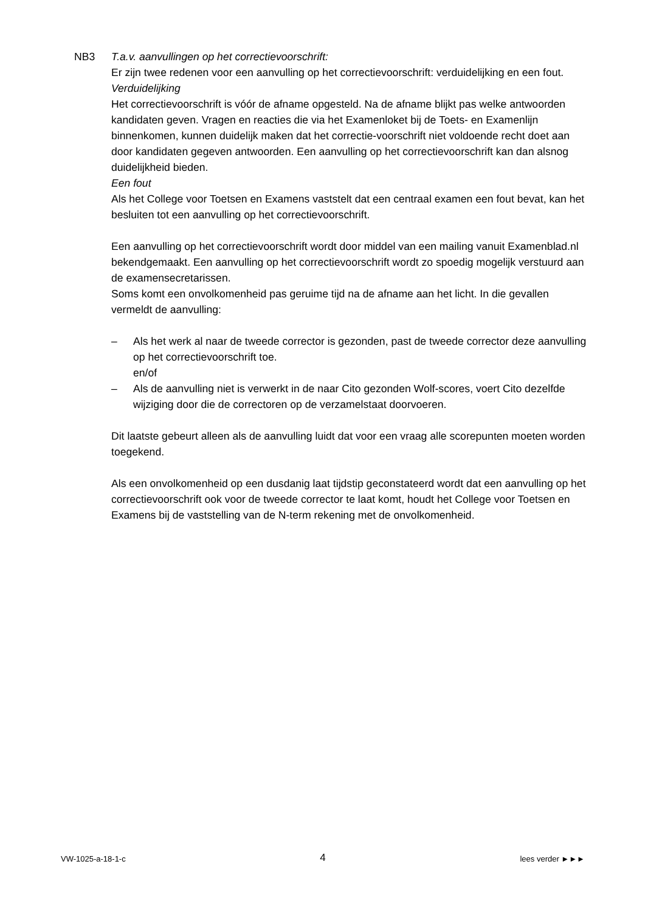NB3 T.a.v. aanvullingen op het correctievoorschrift:
Er zijn twee redenen voor een aanvulling op het correctievoorschrift: verduidelijking en een fout.
Verduidelijking
Het correctievoorschrift is vóór de afname opgesteld. Na de afname blijkt pas welke antwoorden kandidaten geven. Vragen en reacties die via het Examenloket bij de Toets- en Examenlijn binnenkomen, kunnen duidelijk maken dat het correctie-voorschrift niet voldoende recht doet aan door kandidaten gegeven antwoorden. Een aanvulling op het correctievoorschrift kan dan alsnog duidelijkheid bieden.
Een fout
Als het College voor Toetsen en Examens vaststelt dat een centraal examen een fout bevat, kan het besluiten tot een aanvulling op het correctievoorschrift.
Een aanvulling op het correctievoorschrift wordt door middel van een mailing vanuit Examenblad.nl bekendgemaakt. Een aanvulling op het correctievoorschrift wordt zo spoedig mogelijk verstuurd aan de examensecretarissen.
Soms komt een onvolkomenheid pas geruime tijd na de afname aan het licht. In die gevallen vermeldt de aanvulling:
– Als het werk al naar de tweede corrector is gezonden, past de tweede corrector deze aanvulling op het correctievoorschrift toe.
en/of
– Als de aanvulling niet is verwerkt in de naar Cito gezonden Wolf-scores, voert Cito dezelfde wijziging door die de correctoren op de verzamelstaat doorvoeren.
Dit laatste gebeurt alleen als de aanvulling luidt dat voor een vraag alle scorepunten moeten worden toegekend.
Als een onvolkomenheid op een dusdanig laat tijdstip geconstateerd wordt dat een aanvulling op het correctievoorschrift ook voor de tweede corrector te laat komt, houdt het College voor Toetsen en Examens bij de vaststelling van de N-term rekening met de onvolkomenheid.
VW-1025-a-18-1-c 4 lees verder ►►►